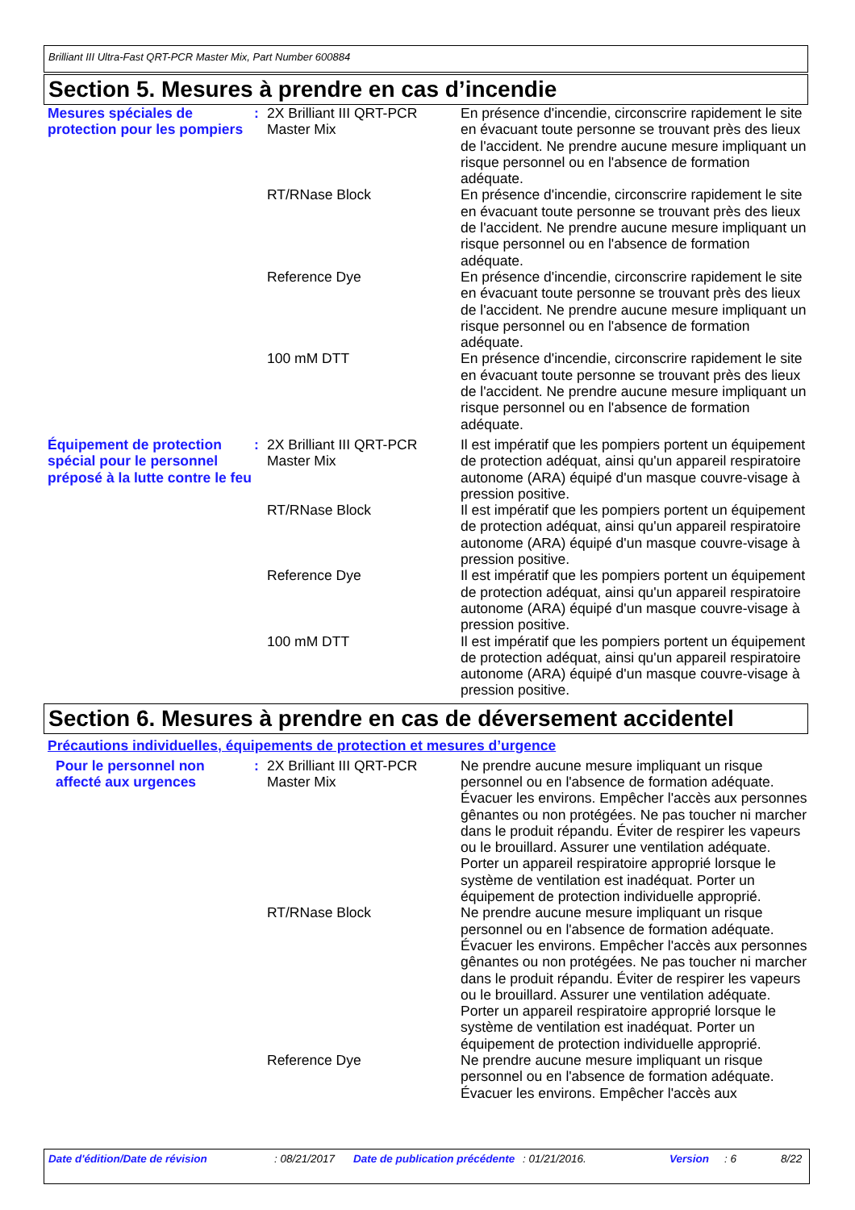Brilliant III Ultra-Fast QRT-PCR Master Mix, Part Number 600884
Section 5. Mesures à prendre en cas d’incendie
| Mesures spéciales de protection pour les pompiers | : | 2X Brilliant III QRT-PCR Master Mix | En présence d'incendie, circonscrire rapidement le site en évacuant toute personne se trouvant près des lieux de l'accident. Ne prendre aucune mesure impliquant un risque personnel ou en l'absence de formation adéquate. |
| | | RT/RNase Block | En présence d'incendie, circonscrire rapidement le site en évacuant toute personne se trouvant près des lieux de l'accident. Ne prendre aucune mesure impliquant un risque personnel ou en l'absence de formation adéquate. |
| | | Reference Dye | En présence d'incendie, circonscrire rapidement le site en évacuant toute personne se trouvant près des lieux de l'accident. Ne prendre aucune mesure impliquant un risque personnel ou en l'absence de formation adéquate. |
| | | 100 mM DTT | En présence d'incendie, circonscrire rapidement le site en évacuant toute personne se trouvant près des lieux de l'accident. Ne prendre aucune mesure impliquant un risque personnel ou en l'absence de formation adéquate. |
| Équipement de protection spécial pour le personnel préposé à la lutte contre le feu | : | 2X Brilliant III QRT-PCR Master Mix | Il est impératif que les pompiers portent un équipement de protection adéquat, ainsi qu'un appareil respiratoire autonome (ARA) équipé d'un masque couvre-visage à pression positive. |
| | | RT/RNase Block | Il est impératif que les pompiers portent un équipement de protection adéquat, ainsi qu'un appareil respiratoire autonome (ARA) équipé d'un masque couvre-visage à pression positive. |
| | | Reference Dye | Il est impératif que les pompiers portent un équipement de protection adéquat, ainsi qu'un appareil respiratoire autonome (ARA) équipé d'un masque couvre-visage à pression positive. |
| | | 100 mM DTT | Il est impératif que les pompiers portent un équipement de protection adéquat, ainsi qu'un appareil respiratoire autonome (ARA) équipé d'un masque couvre-visage à pression positive. |
Section 6. Mesures à prendre en cas de déversement accidentel
Précautions individuelles, équipements de protection et mesures d’urgence
| Pour le personnel non affecté aux urgences | : | 2X Brilliant III QRT-PCR Master Mix | Ne prendre aucune mesure impliquant un risque personnel ou en l'absence de formation adéquate. Évacuer les environs. Empêcher l'accès aux personnes gênantes ou non protégées. Ne pas toucher ni marcher dans le produit répandu. Éviter de respirer les vapeurs ou le brouillard. Assurer une ventilation adéquate. Porter un appareil respiratoire approprié lorsque le système de ventilation est inadéquat. Porter un équipement de protection individuelle approprié. |
| | | RT/RNase Block | Ne prendre aucune mesure impliquant un risque personnel ou en l'absence de formation adéquate. Évacuer les environs. Empêcher l'accès aux personnes gênantes ou non protégées. Ne pas toucher ni marcher dans le produit répandu. Éviter de respirer les vapeurs ou le brouillard. Assurer une ventilation adéquate. Porter un appareil respiratoire approprié lorsque le système de ventilation est inadéquat. Porter un équipement de protection individuelle approprié. |
| | | Reference Dye | Ne prendre aucune mesure impliquant un risque personnel ou en l'absence de formation adéquate. Évacuer les environs. Empêcher l'accès aux |
Date d'édition/Date de révision : 08/21/2017 Date de publication précédente
: 01/21/2016. Version : 6 8/22